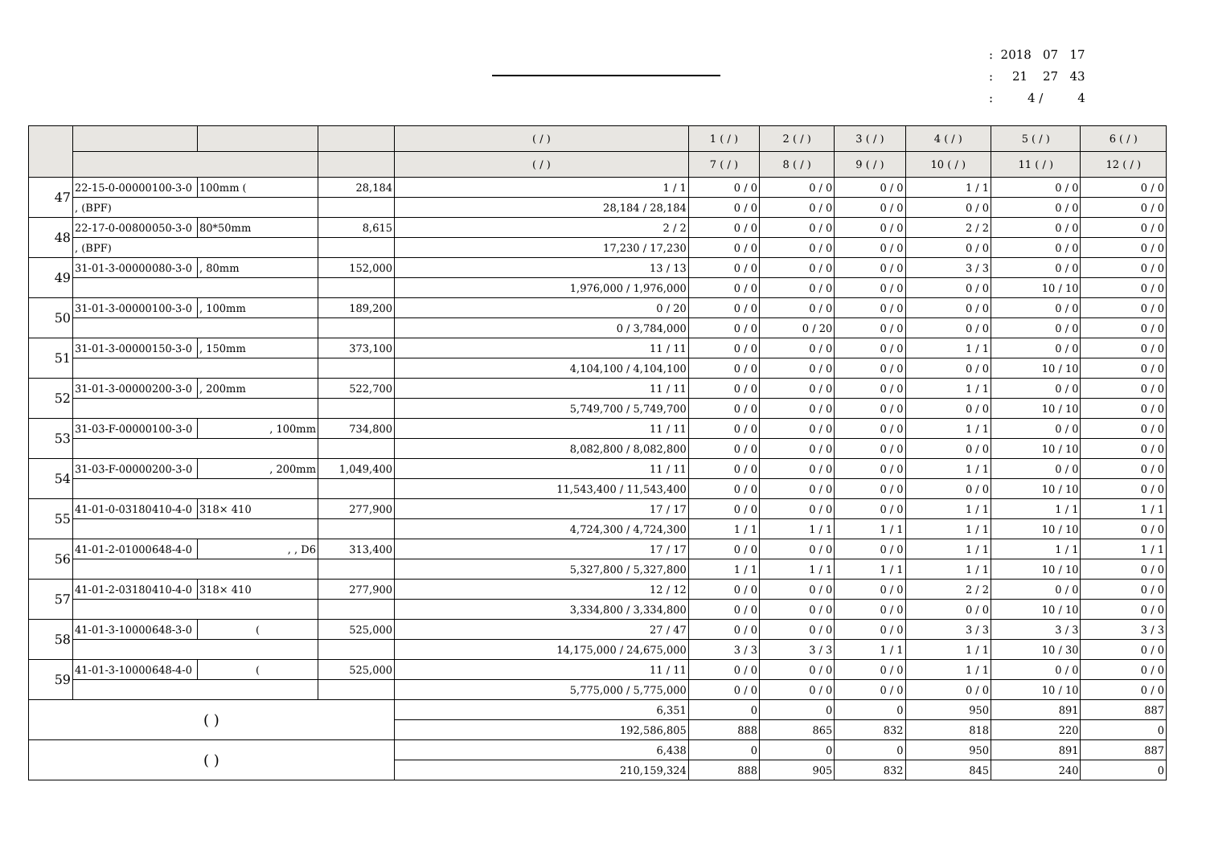: 2018 07 17 : 21 27 43 : 4 / 4
| | | | | ( / ) | 1 ( / ) | 2 ( / ) | 3 ( / ) | 4 ( / ) | 5 ( / ) | 6 ( / ) |
| --- | --- | --- | --- | --- | --- | --- | --- | --- | --- | --- |
| | | | | ( / ) | 7 ( / ) | 8 ( / ) | 9 ( / ) | 10 ( / ) | 11 ( / ) | 12 ( / ) |
| 47 | 22-15-0-00000100-3-0 | 100mm ( | 28,184 | 1 / 1 | 0 / 0 | 0 / 0 | 0 / 0 | 1 / 1 | 0 / 0 | 0 / 0 |
| | , (BPF) | | | 28,184 / 28,184 | 0 / 0 | 0 / 0 | 0 / 0 | 0 / 0 | 0 / 0 | 0 / 0 |
| 48 | 22-17-0-00800050-3-0 | 80*50mm | 8,615 | 2 / 2 | 0 / 0 | 0 / 0 | 0 / 0 | 2 / 2 | 0 / 0 | 0 / 0 |
| | , (BPF) | | | 17,230 / 17,230 | 0 / 0 | 0 / 0 | 0 / 0 | 0 / 0 | 0 / 0 | 0 / 0 |
| 49 | 31-01-3-00000080-3-0 | , 80mm | 152,000 | 13 / 13 | 0 / 0 | 0 / 0 | 0 / 0 | 3 / 3 | 0 / 0 | 0 / 0 |
| | | | | 1,976,000 / 1,976,000 | 0 / 0 | 0 / 0 | 0 / 0 | 0 / 0 | 10 / 10 | 0 / 0 |
| 50 | 31-01-3-00000100-3-0 | , 100mm | 189,200 | 0 / 20 | 0 / 0 | 0 / 0 | 0 / 0 | 0 / 0 | 0 / 0 | 0 / 0 |
| | | | | 0 / 3,784,000 | 0 / 0 | 0 / 20 | 0 / 0 | 0 / 0 | 0 / 0 | 0 / 0 |
| 51 | 31-01-3-00000150-3-0 | , 150mm | 373,100 | 11 / 11 | 0 / 0 | 0 / 0 | 0 / 0 | 1 / 1 | 0 / 0 | 0 / 0 |
| | | | | 4,104,100 / 4,104,100 | 0 / 0 | 0 / 0 | 0 / 0 | 0 / 0 | 10 / 10 | 0 / 0 |
| 52 | 31-01-3-00000200-3-0 | , 200mm | 522,700 | 11 / 11 | 0 / 0 | 0 / 0 | 0 / 0 | 1 / 1 | 0 / 0 | 0 / 0 |
| | | | | 5,749,700 / 5,749,700 | 0 / 0 | 0 / 0 | 0 / 0 | 0 / 0 | 10 / 10 | 0 / 0 |
| 53 | 31-03-F-00000100-3-0 | , 100mm | 734,800 | 11 / 11 | 0 / 0 | 0 / 0 | 0 / 0 | 1 / 1 | 0 / 0 | 0 / 0 |
| | | | | 8,082,800 / 8,082,800 | 0 / 0 | 0 / 0 | 0 / 0 | 0 / 0 | 10 / 10 | 0 / 0 |
| 54 | 31-03-F-00000200-3-0 | , 200mm | 1,049,400 | 11 / 11 | 0 / 0 | 0 / 0 | 0 / 0 | 1 / 1 | 0 / 0 | 0 / 0 |
| | | | | 11,543,400 / 11,543,400 | 0 / 0 | 0 / 0 | 0 / 0 | 0 / 0 | 10 / 10 | 0 / 0 |
| 55 | 41-01-0-03180410-4-0 | 318× 410 | 277,900 | 17 / 17 | 0 / 0 | 0 / 0 | 0 / 0 | 1 / 1 | 1 / 1 | 1 / 1 |
| | | | | 4,724,300 / 4,724,300 | 1 / 1 | 1 / 1 | 1 / 1 | 1 / 1 | 10 / 10 | 0 / 0 |
| 56 | 41-01-2-01000648-4-0 | , , D6 | 313,400 | 17 / 17 | 0 / 0 | 0 / 0 | 0 / 0 | 1 / 1 | 1 / 1 | 1 / 1 |
| | | | | 5,327,800 / 5,327,800 | 1 / 1 | 1 / 1 | 1 / 1 | 1 / 1 | 10 / 10 | 0 / 0 |
| 57 | 41-01-2-03180410-4-0 | 318× 410 | 277,900 | 12 / 12 | 0 / 0 | 0 / 0 | 0 / 0 | 2 / 2 | 0 / 0 | 0 / 0 |
| | | | | 3,334,800 / 3,334,800 | 0 / 0 | 0 / 0 | 0 / 0 | 0 / 0 | 10 / 10 | 0 / 0 |
| 58 | 41-01-3-10000648-3-0 | ( | 525,000 | 27 / 47 | 0 / 0 | 0 / 0 | 0 / 0 | 3 / 3 | 3 / 3 | 3 / 3 |
| | | | | 14,175,000 / 24,675,000 | 3 / 3 | 3 / 3 | 1 / 1 | 1 / 1 | 10 / 30 | 0 / 0 |
| 59 | 41-01-3-10000648-4-0 | ( | 525,000 | 11 / 11 | 0 / 0 | 0 / 0 | 0 / 0 | 1 / 1 | 0 / 0 | 0 / 0 |
| | | | | 5,775,000 / 5,775,000 | 0 / 0 | 0 / 0 | 0 / 0 | 0 / 0 | 10 / 10 | 0 / 0 |
| ( ) | | | | 6,351 | 0 | 0 | 0 | 950 | 891 | 887 |
| | | | | 192,586,805 | 888 | 865 | 832 | 818 | 220 | 0 |
| ( ) | | | | 6,438 | 0 | 0 | 0 | 950 | 891 | 887 |
| | | | | 210,159,324 | 888 | 905 | 832 | 845 | 240 | 0 |